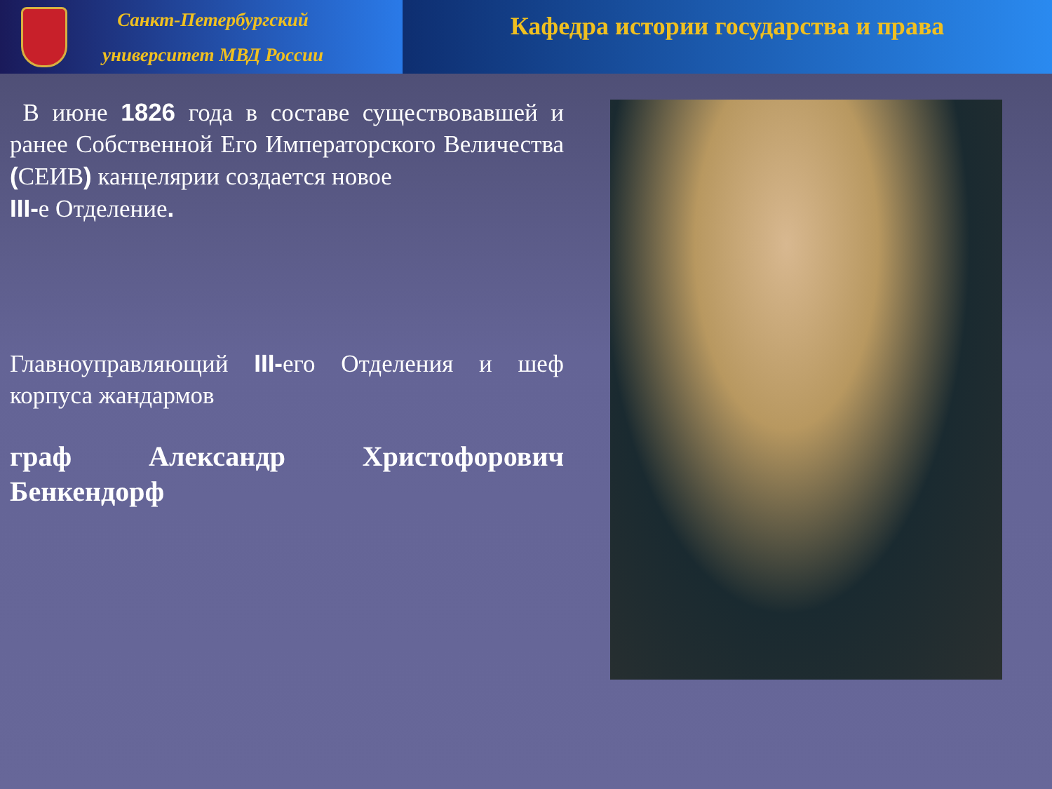Санкт-Петербургский
университет МВД России
Кафедра истории государства и права
В июне 1826 года в составе существовавшей и ранее Собственной Его Императорского Величества (СЕИВ) канцелярии создается новое
III-е Отделение.
Главноуправляющий III-его Отделения и шеф корпуса жандармов
граф Александр Христофорович Бенкендорф